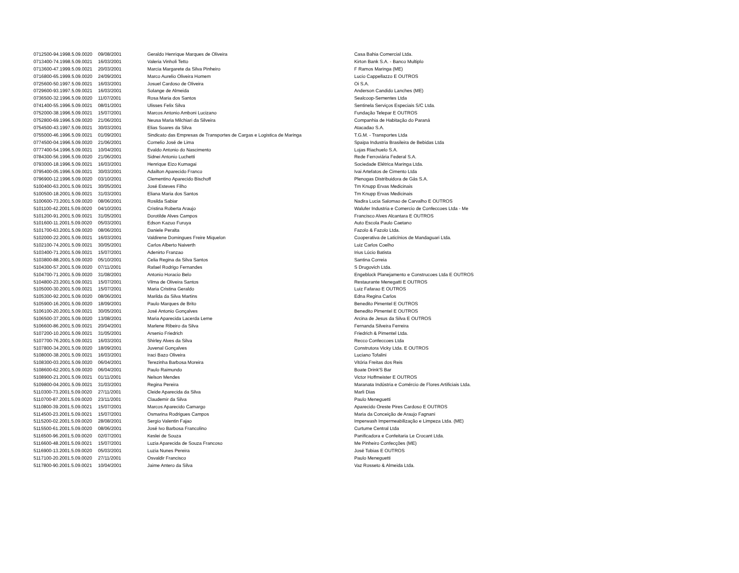| 0712500-94.1998.5.09.0020 | 09/08/2001 | Geraldo Henrique Marques de Oliveira | Casa Bahia Comercial Ltda. |
| 0713400-74.1998.5.09.0021 | 16/03/2001 | Valeria Vinholi Tetto | Kirton Bank S.A. - Banco Multiplo |
| 0713600-47.1999.5.09.0021 | 20/03/2001 | Marcia Margarete da Silva Pinheiro | F Ramos Maringa (ME) |
| 0716800-65.1999.5.09.0020 | 24/09/2001 | Marco Aurelio Oliveira Homem | Lucio Cappellazzo E OUTROS |
| 0725600-50.1997.5.09.0021 | 16/03/2001 | Josuel Cardoso de Oliveira | Oi S.A. |
| 0729600-93.1997.5.09.0021 | 16/03/2001 | Solange de Almeida | Anderson Candido Lanches (ME) |
| 0736500-32.1996.5.09.0020 | 11/07/2001 | Rosa Maria dos Santos | Sealcoop-Sementes Ltda |
| 0741400-55.1996.5.09.0021 | 08/01/2001 | Ulisses Felix Silva | Sentinela Serviços Especiais S/C Ltda. |
| 0752000-38.1996.5.09.0021 | 15/07/2001 | Marcos Antonio Amboni Lucizano | Fundação Telepar E OUTROS |
| 0752800-69.1996.5.09.0020 | 21/06/2001 | Neusa Maria Milchiari da Silveira | Companhia de Habitação do Paraná |
| 0754500-43.1997.5.09.0021 | 30/03/2001 | Elias Soares da Silva | Atacadao S.A. |
| 0755000-46.1996.5.09.0021 | 01/09/2001 | Sindicato das Empresas de Transportes de Cargas e Logistica de Maringa | T.G.M. - Transportes Ltda |
| 0774500-04.1996.5.09.0020 | 21/06/2001 | Cornelio José de Lima | Spaipa Industria Brasileira de Bebidas Ltda |
| 0777400-54.1996.5.09.0021 | 10/04/2001 | Evaldo Antonio do Nascimento | Lojas Riachuelo S.A. |
| 0784300-56.1996.5.09.0020 | 21/06/2001 | Sidnei Antonio Luchetti | Rede Ferroviária Federal S.A. |
| 0793000-18.1996.5.09.0021 | 16/03/2001 | Henrique Eizo Kumagai | Sociedade Elétrica Maringa Ltda. |
| 0795400-05.1996.5.09.0021 | 30/03/2001 | Adailton Aparecido Franco | Ivai Artefatos de Cimento Ltda |
| 0796900-12.1996.5.09.0020 | 03/10/2001 | Clementino Aparecido Bischoff | Plenogas Distribuidora de Gás S.A. |
| 5100400-63.2001.5.09.0021 | 30/05/2001 | José Esteves Filho | Tm Knupp Ervas Medicinais |
| 5100500-18.2001.5.09.0021 | 31/03/2001 | Eliana Maria dos Santos | Tm Knupp Ervas Medicinais |
| 5100600-73.2001.5.09.0020 | 08/06/2001 | Rosilda Sabiar | Nadira Lucia Salomao de Carvalho E OUTROS |
| 5101100-42.2001.5.09.0020 | 04/10/2001 | Cristina Roberta Araujo | Walufer Industria e Comercio de Confeccoes Ltda - Me |
| 5101200-91.2001.5.09.0021 | 31/05/2001 | Dorotilde Alves Campos | Francisco Alves Alcantara E OUTROS |
| 5101600-11.2001.5.09.0020 | 05/03/2001 | Edson Kazuo Furuya | Auto Escola Paulo Caetano |
| 5101700-63.2001.5.09.0020 | 08/06/2001 | Daniele Peralta | Fazolo & Fazolo Ltda. |
| 5102000-22.2001.5.09.0021 | 16/03/2001 | Valdirene Domingues Freire Miquelon | Cooperativa de Laticínios de Mandaguari Ltda. |
| 5102100-74.2001.5.09.0021 | 30/05/2001 | Carlos Alberto Naiverth | Luiz Carlos Coelho |
| 5103400-71.2001.5.09.0021 | 15/07/2001 | Adenirto Franzao | Irius Lúcio Batista |
| 5103800-88.2001.5.09.0020 | 05/10/2001 | Celia Regina da Silva Santos | Santina Correia |
| 5104300-57.2001.5.09.0020 | 07/11/2001 | Rafael Rodrigo Fernandes | S Drugovich Ltda. |
| 5104700-71.2001.5.09.0020 | 31/08/2001 | Antonio Horacio Belo | Engeblock Planejamento e Construcoes Ltda E OUTROS |
| 5104800-23.2001.5.09.0021 | 15/07/2001 | Vilma de Oliveira Santos | Restaurante Menegatti E OUTROS |
| 5105000-30.2001.5.09.0021 | 15/07/2001 | Maria Cristina Geraldo | Luiz Fafarao E OUTROS |
| 5105300-92.2001.5.09.0020 | 08/06/2001 | Marilda da Silva Martins | Edna Regina Carlos |
| 5105900-16.2001.5.09.0020 | 18/09/2001 | Paulo Marques de Brito | Benedito Pimentel E OUTROS |
| 5106100-20.2001.5.09.0021 | 30/05/2001 | José Antonio Gonçalves | Benedito Pimentel E OUTROS |
| 5106500-37.2001.5.09.0020 | 13/08/2001 | Maria Aparecida Lacerda Leme | Arcina de Jesus da Silva E OUTROS |
| 5106600-86.2001.5.09.0021 | 20/04/2001 | Marlene Ribeiro da Silva | Fernanda Silveira Ferreira |
| 5107200-10.2001.5.09.0021 | 31/05/2001 | Arsenio Friedrich | Friedrich & Pimentel Ltda. |
| 5107700-76.2001.5.09.0021 | 16/03/2001 | Shirley Alves da Silva | Recco Confeccoes Ltda |
| 5107800-34.2001.5.09.0020 | 18/09/2001 | Juvenal Gonçalves | Construtora Vicky Ltda. E OUTROS |
| 5108000-38.2001.5.09.0021 | 16/03/2001 | Iraci Bazo Oliveira | Luciano Tofalini |
| 5108300-03.2001.5.09.0020 | 06/04/2001 | Terezinha Barbosa Moreira | Vitória Freitas dos Reis |
| 5108600-62.2001.5.09.0020 | 06/04/2001 | Paulo Raimundo | Boate Drink'S Bar |
| 5108900-21.2001.5.09.0021 | 01/11/2001 | Nelson Mendes | Victor Hoffmeister E OUTROS |
| 5109800-04.2001.5.09.0021 | 31/03/2001 | Regina Pereira | Maranata Indústria e Comércio de Flores Artificiais Ltda. |
| 5110300-73.2001.5.09.0020 | 27/11/2001 | Cleide Aparecida da Silva | Marli Dias |
| 5110700-87.2001.5.09.0020 | 23/11/2001 | Claudemir da Silva | Paulo Meneguetti |
| 5110800-39.2001.5.09.0021 | 15/07/2001 | Marcos Aparecido Camargo | Aparecido Oreste Pires Cardoso E OUTROS |
| 5114500-23.2001.5.09.0021 | 15/07/2001 | Osmarina Rodrigues Campos | Maria da Conceição de Araujo Fagnani |
| 5115200-02.2001.5.09.0020 | 28/08/2001 | Sergio Valentin Fajao | Imperwash Impermeabilização e Limpeza Ltda. (ME) |
| 5115500-61.2001.5.09.0020 | 08/06/2001 | José Ivo Barbosa Francolino | Curtume Central Ltda |
| 5116500-96.2001.5.09.0020 | 02/07/2001 | Keslei de Souza | Panificadora e Confeitaria Le Crocant Ltda. |
| 5116600-48.2001.5.09.0021 | 15/07/2001 | Luzia Aparecida de Souza Francoso | Me Pinheiro Confecções (ME) |
| 5116900-13.2001.5.09.0020 | 05/03/2001 | Luzia Nunes Pereira | José Tobias E OUTROS |
| 5117100-20.2001.5.09.0020 | 27/11/2001 | Osvaldir Francisco | Paulo Meneguetti |
| 5117800-90.2001.5.09.0021 | 10/04/2001 | Jaime Antero da Silva | Vaz Rosseto & Almeida Ltda. |